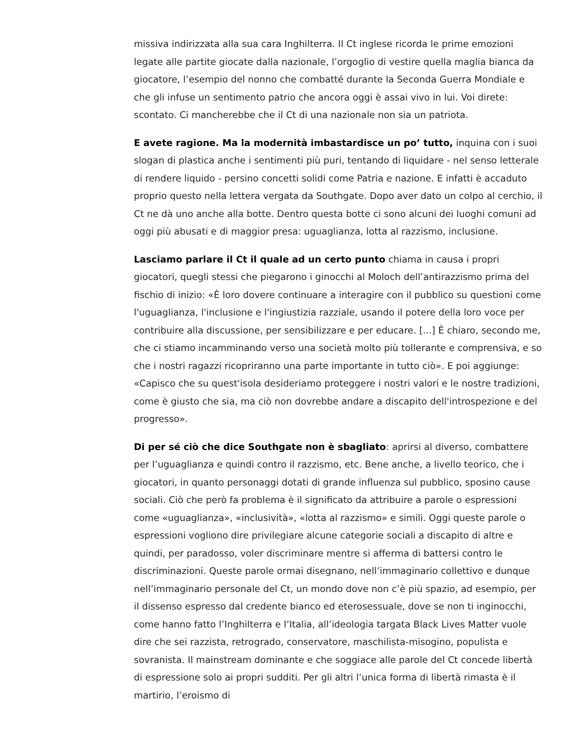missiva indirizzata alla sua cara Inghilterra. Il Ct inglese ricorda le prime emozioni legate alle partite giocate dalla nazionale, l’orgoglio di vestire quella maglia bianca da giocatore, l’esempio del nonno che combatté durante la Seconda Guerra Mondiale e che gli infuse un sentimento patrio che ancora oggi è assai vivo in lui. Voi direte: scontato. Ci mancherebbe che il Ct di una nazionale non sia un patriota.
E avete ragione. Ma la modernità imbastardisce un po’ tutto, inquina con i suoi slogan di plastica anche i sentimenti più puri, tentando di liquidare - nel senso letterale di rendere liquido - persino concetti solidi come Patria e nazione. E infatti è accaduto proprio questo nella lettera vergata da Southgate. Dopo aver dato un colpo al cerchio, il Ct ne dà uno anche alla botte. Dentro questa botte ci sono alcuni dei luoghi comuni ad oggi più abusati e di maggior presa: uguaglianza, lotta al razzismo, inclusione.
Lasciamo parlare il Ct il quale ad un certo punto chiama in causa i propri giocatori, quegli stessi che piegarono i ginocchi al Moloch dell’antirazzismo prima del fischio di inizio: «È loro dovere continuare a interagire con il pubblico su questioni come l'uguaglianza, l'inclusione e l'ingiustizia razziale, usando il potere della loro voce per contribuire alla discussione, per sensibilizzare e per educare. [...] È chiaro, secondo me, che ci stiamo incamminando verso una società molto più tollerante e comprensiva, e so che i nostri ragazzi ricopriranno una parte importante in tutto ciò». E poi aggiunge: «Capisco che su quest'isola desideriamo proteggere i nostri valori e le nostre tradizioni, come è giusto che sia, ma ciò non dovrebbe andare a discapito dell'introspezione e del progresso».
Di per sé ciò che dice Southgate non è sbagliato: aprirsi al diverso, combattere per l’uguaglianza e quindi contro il razzismo, etc. Bene anche, a livello teorico, che i giocatori, in quanto personaggi dotati di grande influenza sul pubblico, sposino cause sociali. Ciò che però fa problema è il significato da attribuire a parole o espressioni come «uguaglianza», «inclusività», «lotta al razzismo» e simili. Oggi queste parole o espressioni vogliono dire privilegiare alcune categorie sociali a discapito di altre e quindi, per paradosso, voler discriminare mentre si afferma di battersi contro le discriminazioni. Queste parole ormai disegnano, nell’immaginario collettivo e dunque nell’immaginario personale del Ct, un mondo dove non c’è più spazio, ad esempio, per il dissenso espresso dal credente bianco ed eterosessuale, dove se non ti inginocchi, come hanno fatto l’Inghilterra e l’Italia, all’ideologia targata Black Lives Matter vuole dire che sei razzista, retrogrado, conservatore, maschilista-misogino, populista e sovranista. Il mainstream dominante e che soggiace alle parole del Ct concede libertà di espressione solo ai propri sudditi. Per gli altri l’unica forma di libertà rimasta è il martirio, l’eroismo di